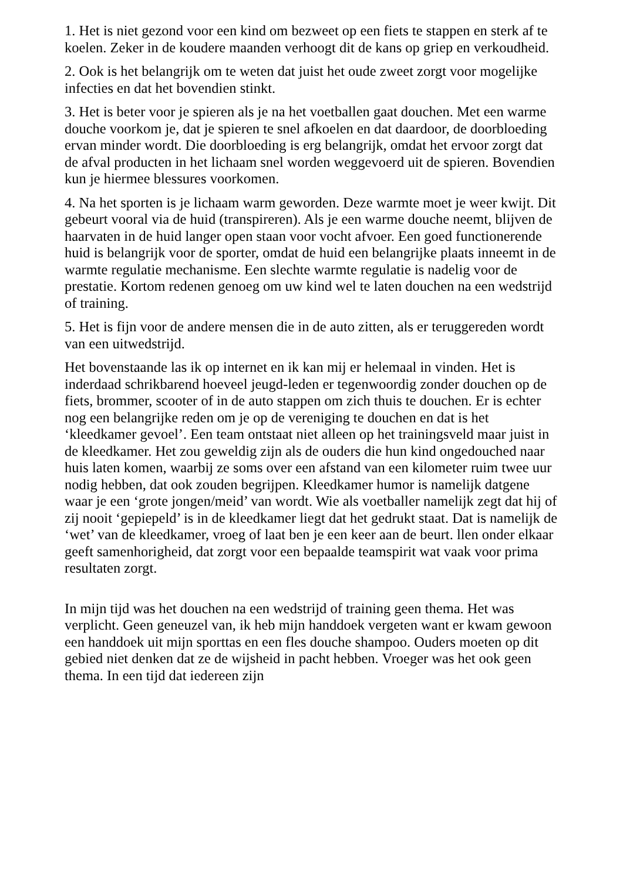1. Het is niet gezond voor een kind om bezweet op een fiets te stappen en sterk af te koelen. Zeker in de koudere maanden verhoogt dit de kans op griep en verkoudheid.
2. Ook is het belangrijk om te weten dat juist het oude zweet zorgt voor mogelijke infecties en dat het bovendien stinkt.
3. Het is beter voor je spieren als je na het voetballen gaat douchen. Met een warme douche voorkom je, dat je spieren te snel afkoelen en dat daardoor, de doorbloeding ervan minder wordt. Die doorbloeding is erg belangrijk, omdat het ervoor zorgt dat de afval producten in het lichaam snel worden weggevoerd uit de spieren. Bovendien kun je hiermee blessures voorkomen.
4. Na het sporten is je lichaam warm geworden. Deze warmte moet je weer kwijt. Dit gebeurt vooral via de huid (transpireren). Als je een warme douche neemt, blijven de haarvaten in de huid langer open staan voor vocht afvoer. Een goed functionerende huid is belangrijk voor de sporter, omdat de huid een belangrijke plaats inneemt in de warmte regulatie mechanisme. Een slechte warmte regulatie is nadelig voor de prestatie. Kortom redenen genoeg om uw kind wel te laten douchen na een wedstrijd of training.
5. Het is fijn voor de andere mensen die in de auto zitten, als er teruggereden wordt van een uitwedstrijd.
Het bovenstaande las ik op internet en ik kan mij er helemaal in vinden. Het is inderdaad schrikbarend hoeveel jeugd-leden er tegenwoordig zonder douchen op de fiets, brommer, scooter of in de auto stappen om zich thuis te douchen. Er is echter nog een belangrijke reden om je op de vereniging te douchen en dat is het ‘kleedkamer gevoel’. Een team ontstaat niet alleen op het trainingsveld maar juist in de kleedkamer. Het zou geweldig zijn als de ouders die hun kind ongedouched naar huis laten komen, waarbij ze soms over een afstand van een kilometer ruim twee uur nodig hebben, dat ook zouden begrijpen. Kleedkamer humor is namelijk datgene waar je een ‘grote jongen/meid’ van wordt. Wie als voetballer namelijk zegt dat hij of zij nooit ‘gepiepeld’ is in de kleedkamer liegt dat het gedrukt staat. Dat is namelijk de ‘wet’ van de kleedkamer, vroeg of laat ben je een keer aan de beurt. llen onder elkaar geeft samenhorigheid, dat zorgt voor een bepaalde teamspirit wat vaak voor prima resultaten zorgt.
In mijn tijd was het douchen na een wedstrijd of training geen thema. Het was verplicht. Geen geneuzel van, ik heb mijn handdoek vergeten want er kwam gewoon een handdoek uit mijn sporttas en een fles douche shampoo. Ouders moeten op dit gebied niet denken dat ze de wijsheid in pacht hebben. Vroeger was het ook geen thema. In een tijd dat iedereen zijn